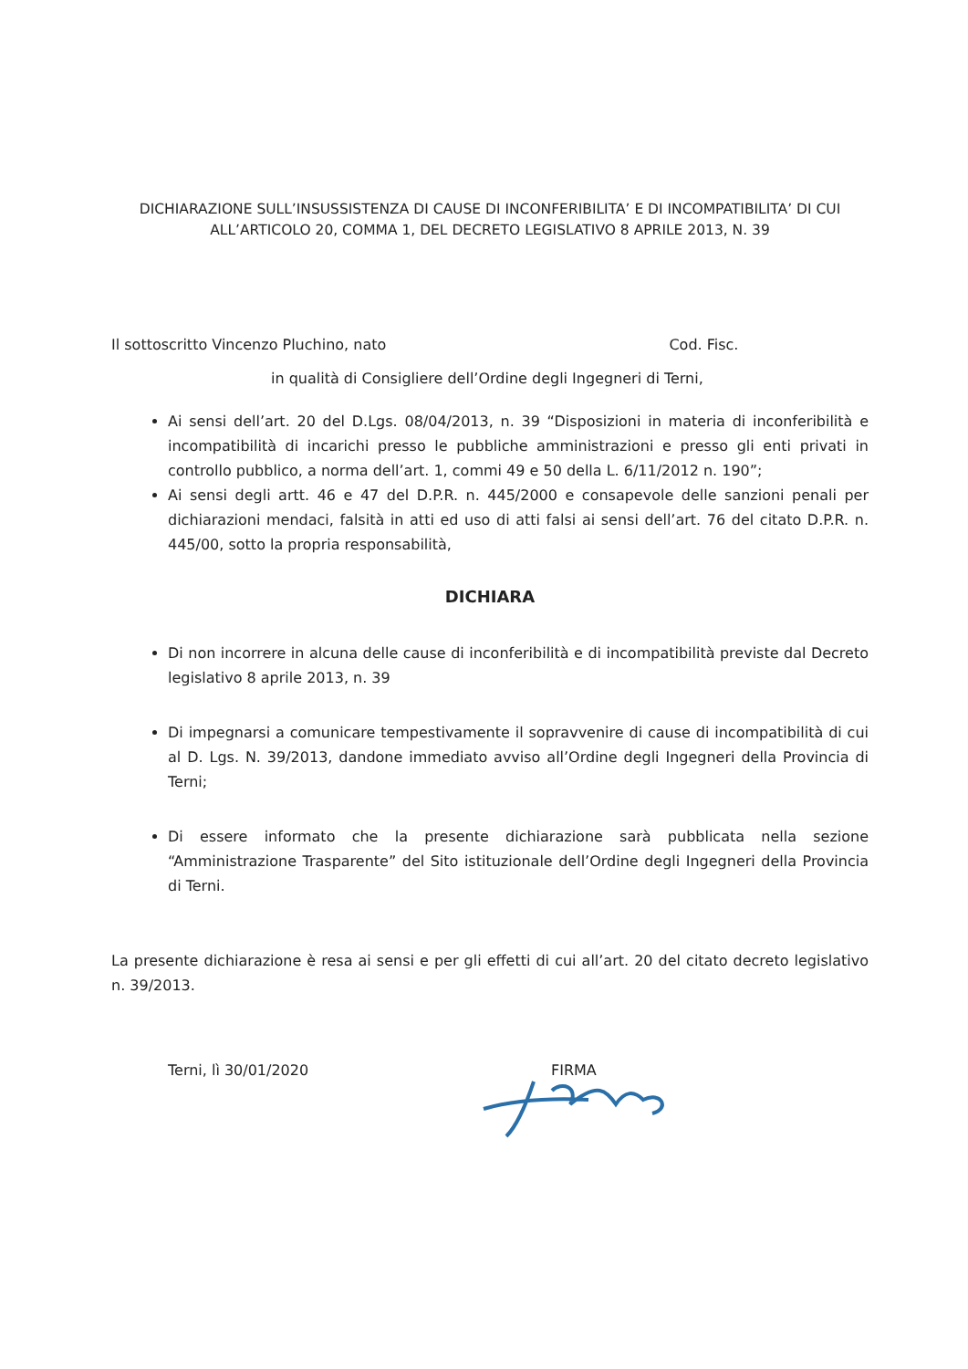DICHIARAZIONE SULL’INSUSSISTENZA DI CAUSE DI INCONFERIBILITA’ E DI INCOMPATIBILITA’ DI CUI ALL’ARTICOLO 20, COMMA 1, DEL DECRETO LEGISLATIVO 8 APRILE 2013, N. 39
Il sottoscritto Vincenzo Pluchino, nato Cod. Fisc.
in qualità di Consigliere dell’Ordine degli Ingegneri di Terni,
Ai sensi dell’art. 20 del D.Lgs. 08/04/2013, n. 39 “Disposizioni in materia di inconferibilità e incompatibilità di incarichi presso le pubbliche amministrazioni e presso gli enti privati in controllo pubblico, a norma dell’art. 1, commi 49 e 50 della L. 6/11/2012 n. 190”;
Ai sensi degli artt. 46 e 47 del D.P.R. n. 445/2000 e consapevole delle sanzioni penali per dichiarazioni mendaci, falsità in atti ed uso di atti falsi ai sensi dell’art. 76 del citato D.P.R. n. 445/00, sotto la propria responsabilità,
DICHIARA
Di non incorrere in alcuna delle cause di inconferibilità e di incompatibilità previste dal Decreto legislativo 8 aprile 2013, n. 39
Di impegnarsi a comunicare tempestivamente il sopravvenire di cause di incompatibilità di cui al D. Lgs. N. 39/2013, dandone immediato avviso all’Ordine degli Ingegneri della Provincia di Terni;
Di essere informato che la presente dichiarazione sarà pubblicata nella sezione “Amministrazione Trasparente” del Sito istituzionale dell’Ordine degli Ingegneri della Provincia di Terni.
La presente dichiarazione è resa ai sensi e per gli effetti di cui all’art. 20 del citato decreto legislativo n. 39/2013.
Terni, lì 30/01/2020 FIRMA